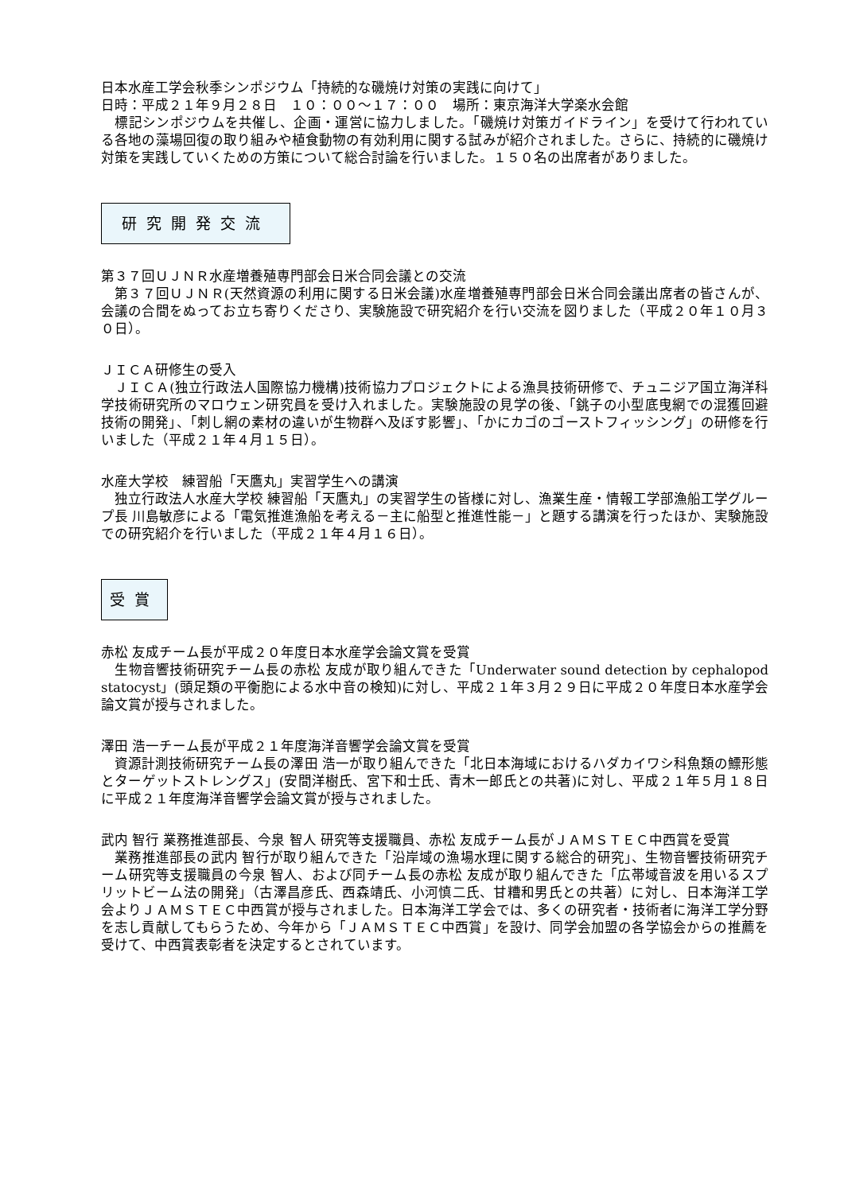日本水産工学会秋季シンポジウム「持続的な磯焼け対策の実践に向けて」
日時：平成２１年９月２８日　１０：００～１７：００　場所：東京海洋大学楽水会館
　標記シンポジウムを共催し、企画・運営に協力しました。「磯焼け対策ガイドライン」を受けて行われている各地の藻場回復の取り組みや植食動物の有効利用に関する試みが紹介されました。さらに、持続的に磯焼け対策を実践していくための方策について総合討論を行いました。１５０名の出席者がありました。
研究開発交流
第３７回ＵＪＮＲ水産増養殖専門部会日米合同会議との交流
　第３７回ＵＪＮＲ(天然資源の利用に関する日米会議)水産増養殖専門部会日米合同会議出席者の皆さんが、会議の合間をぬってお立ち寄りくださり、実験施設で研究紹介を行い交流を図りました（平成２０年１０月３０日）。
ＪＩＣＡ研修生の受入
　ＪＩＣＡ(独立行政法人国際協力機構)技術協力プロジェクトによる漁具技術研修で、チュニジア国立海洋科学技術研究所のマロウェン研究員を受け入れました。実験施設の見学の後、「銚子の小型底曳網での混獲回避技術の開発」、「刺し網の素材の違いが生物群へ及ぼす影響」、「かにカゴのゴーストフィッシング」の研修を行いました（平成２１年４月１５日）。
水産大学校　練習船「天鷹丸」実習学生への講演
　独立行政法人水産大学校 練習船「天鷹丸」の実習学生の皆様に対し、漁業生産・情報工学部漁船工学グループ長 川島敏彦による「電気推進漁船を考える－主に船型と推進性能－」と題する講演を行ったほか、実験施設での研究紹介を行いました（平成２１年４月１６日）。
受賞
赤松 友成チーム長が平成２０年度日本水産学会論文賞を受賞
　生物音響技術研究チーム長の赤松 友成が取り組んできた「Underwater sound detection by cephalopod statocyst」(頭足類の平衡胞による水中音の検知)に対し、平成２１年３月２９日に平成２０年度日本水産学会論文賞が授与されました。
澤田 浩一チーム長が平成２１年度海洋音響学会論文賞を受賞
　資源計測技術研究チーム長の澤田 浩一が取り組んできた「北日本海域におけるハダカイワシ科魚類の鰾形態とターゲットストレングス」(安間洋樹氏、宮下和士氏、青木一郎氏との共著)に対し、平成２１年５月１８日に平成２１年度海洋音響学会論文賞が授与されました。
武内 智行 業務推進部長、今泉 智人 研究等支援職員、赤松 友成チーム長がＪＡＭＳＴＥＣ中西賞を受賞
　業務推進部長の武内 智行が取り組んできた「沿岸域の漁場水理に関する総合的研究」、生物音響技術研究チーム研究等支援職員の今泉 智人、および同チーム長の赤松 友成が取り組んできた「広帯域音波を用いるスプリットビーム法の開発」（古澤昌彦氏、西森靖氏、小河慎二氏、甘糟和男氏との共著）に対し、日本海洋工学会よりＪＡＭＳＴＥＣ中西賞が授与されました。日本海洋工学会では、多くの研究者・技術者に海洋工学分野を志し貢献してもらうため、今年から「ＪＡＭＳＴＥＣ中西賞」を設け、同学会加盟の各学協会からの推薦を受けて、中西賞表彰者を決定するとされています。